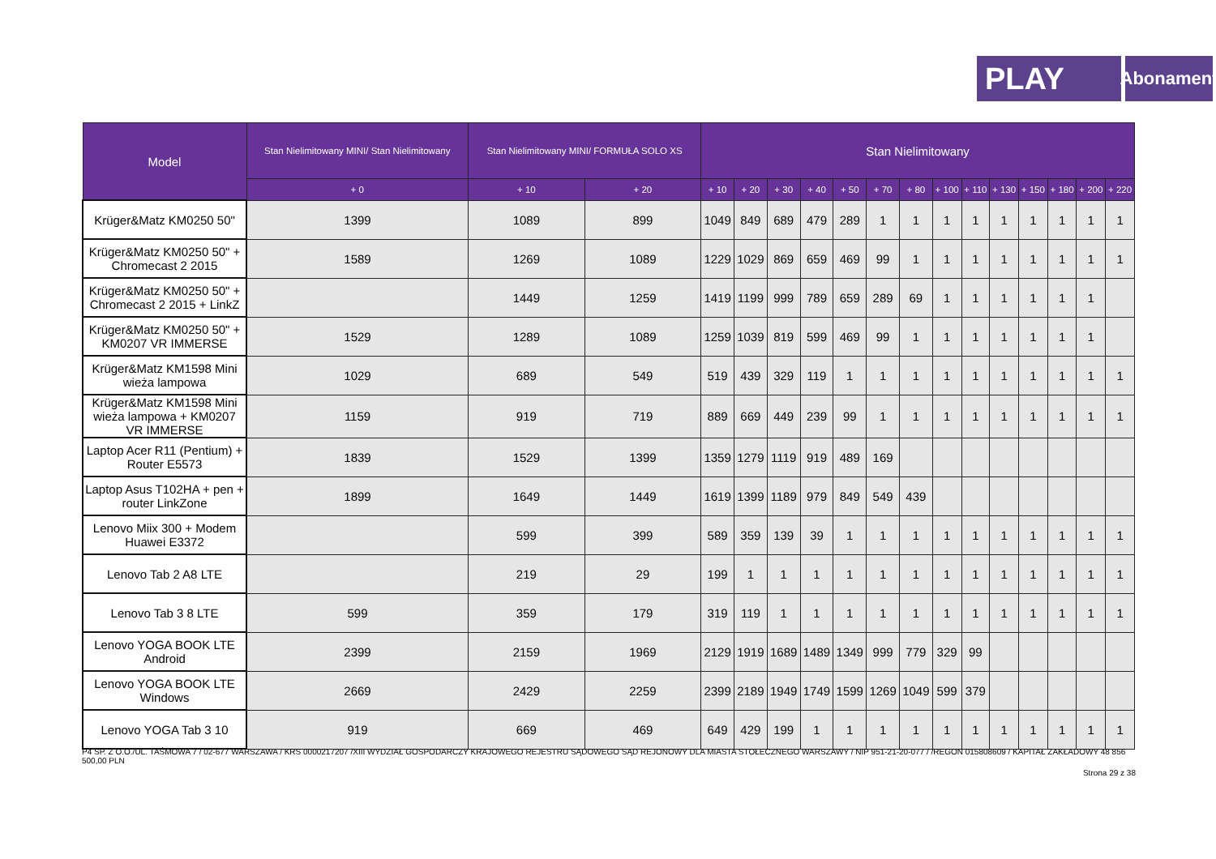PLAY
Abonament
| Model | Stan Nielimitowany MINI/ Stan Nielimitowany | Stan Nielimitowany MINI/ FORMUŁA SOLO XS | | Stan Nielimitowany | | | | | | | | | | | | | |
| --- | --- | --- | --- | --- | --- | --- | --- | --- | --- | --- | --- | --- | --- | --- | --- | --- | --- |
| | + 0 | + 10 | + 20 | + 10 | + 20 | + 30 | + 40 | + 50 | + 70 | + 80 | + 100 | + 110 | + 130 | + 150 | + 180 | + 200 | + 220 |
| Krüger&Matz KM0250 50" | 1399 | 1089 | 899 | 1049 | 849 | 689 | 479 | 289 | 1 | 1 | 1 | 1 | 1 | 1 | 1 | 1 | 1 |
| Krüger&Matz KM0250 50" + Chromecast 2 2015 | 1589 | 1269 | 1089 | 1229 | 1029 | 869 | 659 | 469 | 99 | 1 | 1 | 1 | 1 | 1 | 1 | 1 | 1 |
| Krüger&Matz KM0250 50" + Chromecast 2 2015 + LinkZ | | 1449 | 1259 | 1419 | 1199 | 999 | 789 | 659 | 289 | 69 | 1 | 1 | 1 | 1 | 1 | 1 | |
| Krüger&Matz KM0250 50" + KM0207 VR IMMERSE | 1529 | 1289 | 1089 | 1259 | 1039 | 819 | 599 | 469 | 99 | 1 | 1 | 1 | 1 | 1 | 1 | 1 | |
| Krüger&Matz KM1598 Mini wieża lampowa | 1029 | 689 | 549 | 519 | 439 | 329 | 119 | 1 | 1 | 1 | 1 | 1 | 1 | 1 | 1 | 1 | 1 |
| Krüger&Matz KM1598 Mini wieża lampowa + KM0207 VR IMMERSE | 1159 | 919 | 719 | 889 | 669 | 449 | 239 | 99 | 1 | 1 | 1 | 1 | 1 | 1 | 1 | 1 | 1 |
| Laptop Acer R11 (Pentium) + Router E5573 | 1839 | 1529 | 1399 | 1359 | 1279 | 1119 | 919 | 489 | 169 | | | | | | | | |
| Laptop Asus T102HA + pen + router LinkZone | 1899 | 1649 | 1449 | 1619 | 1399 | 1189 | 979 | 849 | 549 | 439 | | | | | | | |
| Lenovo Miix 300 + Modem Huawei E3372 | | 599 | 399 | 589 | 359 | 139 | 39 | 1 | 1 | 1 | 1 | 1 | 1 | 1 | 1 | 1 | 1 |
| Lenovo Tab 2 A8 LTE | | 219 | 29 | 199 | 1 | 1 | 1 | 1 | 1 | 1 | 1 | 1 | 1 | 1 | 1 | 1 | 1 |
| Lenovo Tab 3 8 LTE | 599 | 359 | 179 | 319 | 119 | 1 | 1 | 1 | 1 | 1 | 1 | 1 | 1 | 1 | 1 | 1 | 1 |
| Lenovo YOGA BOOK LTE Android | 2399 | 2159 | 1969 | 2129 | 1919 | 1689 | 1489 | 1349 | 999 | 779 | 329 | 99 | | | | | |
| Lenovo YOGA BOOK LTE Windows | 2669 | 2429 | 2259 | 2399 | 2189 | 1949 | 1749 | 1599 | 1269 | 1049 | 599 | 379 | | | | | |
| Lenovo YOGA Tab 3 10 | 919 | 669 | 469 | 649 | 429 | 199 | 1 | 1 | 1 | 1 | 1 | 1 | 1 | 1 | 1 | 1 | 1 |
P4 SP. Z O.O./UL. TAŚMOWA 7 / 02-677 WARSZAWA / KRS 0000217207 /XIII WYDZIAŁ GOSPODARCZY KRAJOWEGO REJESTRU SĄDOWEGO SĄD REJONOWY DLA MIASTA STOŁECZNEGO WARSZAWY / NIP 951-21-20-077 / /REGON 015808609 / KAPITAŁ ZAKŁADOWY 48 856 500,00 PLN
Strona 29 z 38